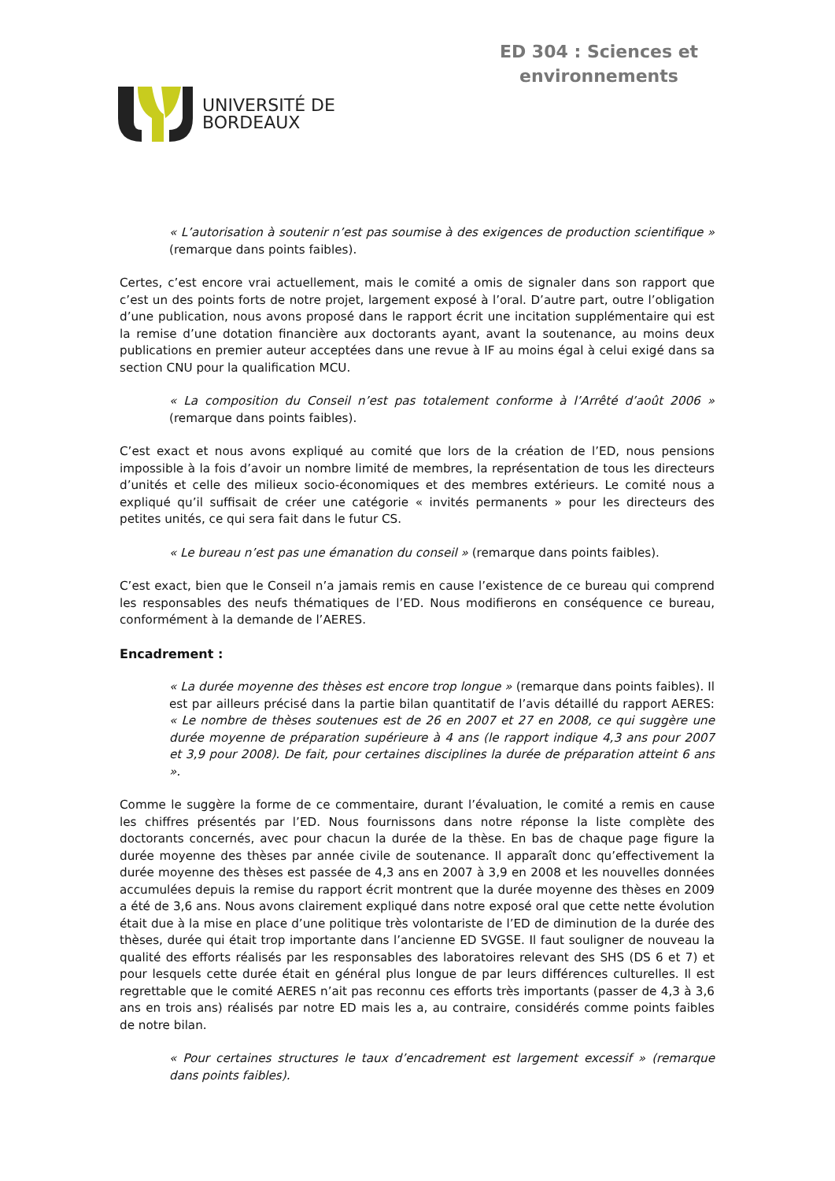UNIVERSITÉ DE
BORDEAUX
ED 304 : Sciences et
environnements
« L’autorisation à soutenir n’est pas soumise à des exigences de production scientifique » (remarque dans points faibles).
Certes, c’est encore vrai actuellement, mais le comité a omis de signaler dans son rapport que c’est un des points forts de notre projet, largement exposé à l’oral. D’autre part, outre l’obligation d’une publication, nous avons proposé dans le rapport écrit une incitation supplémentaire qui est la remise d’une dotation financière aux doctorants ayant, avant la soutenance, au moins deux publications en premier auteur acceptées dans une revue à IF au moins égal à celui exigé dans sa section CNU pour la qualification MCU.
« La composition du Conseil n’est pas totalement conforme à l’Arrêté d’août 2006 » (remarque dans points faibles).
C’est exact et nous avons expliqué au comité que lors de la création de l’ED, nous pensions impossible à la fois d’avoir un nombre limité de membres, la représentation de tous les directeurs d’unités et celle des milieux socio-économiques et des membres extérieurs. Le comité nous a expliqué qu’il suffisait de créer une catégorie « invités permanents » pour les directeurs des petites unités, ce qui sera fait dans le futur CS.
« Le bureau n’est pas une émanation du conseil » (remarque dans points faibles).
C’est exact, bien que le Conseil n’a jamais remis en cause l’existence de ce bureau qui comprend les responsables des neufs thématiques de l’ED. Nous modifierons en conséquence ce bureau, conformément à la demande de l’AERES.
Encadrement :
« La durée moyenne des thèses est encore trop longue » (remarque dans points faibles). Il est par ailleurs précisé dans la partie bilan quantitatif de l’avis détaillé du rapport AERES: « Le nombre de thèses soutenues est de 26 en 2007 et 27 en 2008, ce qui suggère une durée moyenne de préparation supérieure à 4 ans (le rapport indique 4,3 ans pour 2007 et 3,9 pour 2008). De fait, pour certaines disciplines la durée de préparation atteint 6 ans ».
Comme le suggère la forme de ce commentaire, durant l’évaluation, le comité a remis en cause les chiffres présentés par l’ED. Nous fournissons dans notre réponse la liste complète des doctorants concernés, avec pour chacun la durée de la thèse. En bas de chaque page figure la durée moyenne des thèses par année civile de soutenance. Il apparaît donc qu’effectivement la durée moyenne des thèses est passée de 4,3 ans en 2007 à 3,9 en 2008 et les nouvelles données accumulées depuis la remise du rapport écrit montrent que la durée moyenne des thèses en 2009 a été de 3,6 ans. Nous avons clairement expliqué dans notre exposé oral que cette nette évolution était due à la mise en place d’une politique très volontariste de l’ED de diminution de la durée des thèses, durée qui était trop importante dans l’ancienne ED SVGSE. Il faut souligner de nouveau la qualité des efforts réalisés par les responsables des laboratoires relevant des SHS (DS 6 et 7) et pour lesquels cette durée était en général plus longue de par leurs différences culturelles. Il est regrettable que le comité AERES n’ait pas reconnu ces efforts très importants (passer de 4,3 à 3,6 ans en trois ans) réalisés par notre ED mais les a, au contraire, considérés comme points faibles de notre bilan.
« Pour certaines structures le taux d’encadrement est largement excessif » (remarque dans points faibles).